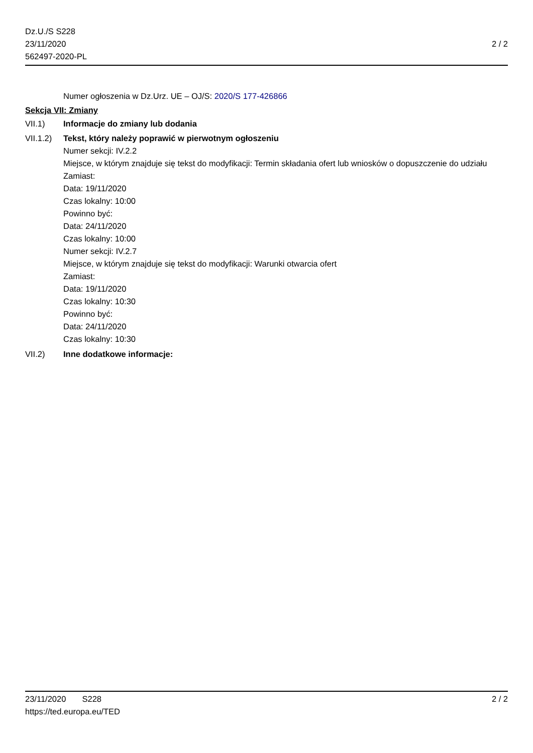Dz.U./S S228
23/11/2020
562497-2020-PL
2 / 2
Numer ogłoszenia w Dz.Urz. UE – OJ/S: 2020/S 177-426866
Sekcja VII: Zmiany
VII.1) Informacje do zmiany lub dodania
VII.1.2)
Tekst, który należy poprawić w pierwotnym ogłoszeniu
Numer sekcji: IV.2.2
Miejsce, w którym znajduje się tekst do modyfikacji: Termin składania ofert lub wniosków o dopuszczenie do udziału
Zamiast:
Data: 19/11/2020
Czas lokalny: 10:00
Powinno być:
Data: 24/11/2020
Czas lokalny: 10:00
Numer sekcji: IV.2.7
Miejsce, w którym znajduje się tekst do modyfikacji: Warunki otwarcia ofert
Zamiast:
Data: 19/11/2020
Czas lokalny: 10:30
Powinno być:
Data: 24/11/2020
Czas lokalny: 10:30
VII.2) Inne dodatkowe informacje:
23/11/2020 S228 2 / 2
https://ted.europa.eu/TED